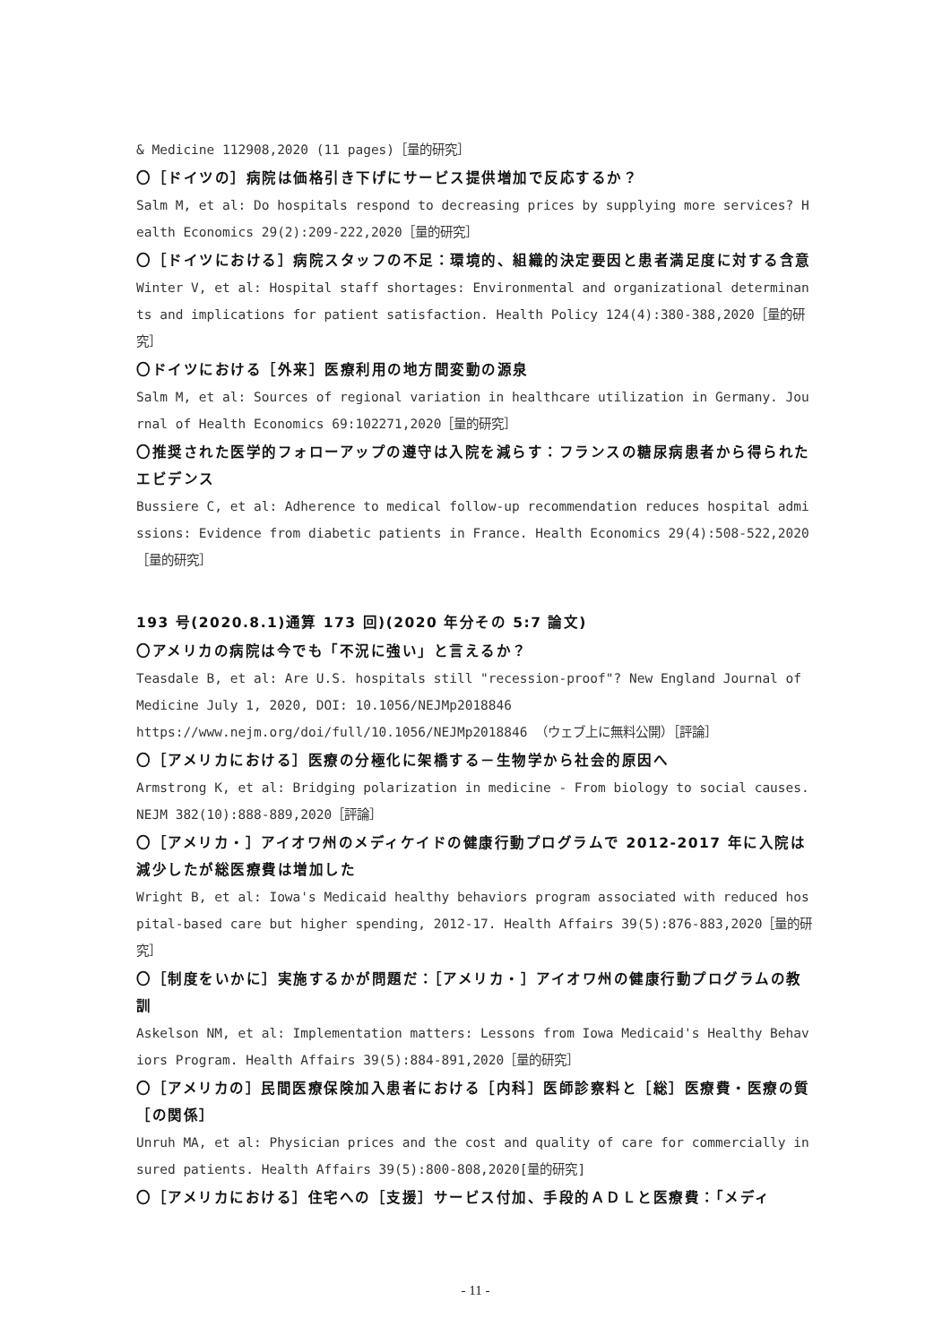& Medicine 112908,2020 (11 pages)［量的研究］
〇［ドイツの］病院は価格引き下げにサービス提供増加で反応するか？
Salm M, et al: Do hospitals respond to decreasing prices by supplying more services? Health Economics 29(2):209-222,2020［量的研究］
〇［ドイツにおける］病院スタッフの不足：環境的、組織的決定要因と患者満足度に対する含意
Winter V, et al: Hospital staff shortages: Environmental and organizational determinants and implications for patient satisfaction. Health Policy 124(4):380-388,2020［量的研究］
〇ドイツにおける［外来］医療利用の地方間変動の源泉
Salm M, et al: Sources of regional variation in healthcare utilization in Germany. Journal of Health Economics 69:102271,2020［量的研究］
〇推奨された医学的フォローアップの遵守は入院を減らす：フランスの糖尿病患者から得られたエビデンス
Bussiere C, et al: Adherence to medical follow-up recommendation reduces hospital admissions: Evidence from diabetic patients in France. Health Economics 29(4):508-522,2020［量的研究］
193 号(2020.8.1)通算 173 回)(2020 年分その 5:7 論文)
〇アメリカの病院は今でも「不況に強い」と言えるか？
Teasdale B, et al: Are U.S. hospitals still "recession-proof"? New England Journal of Medicine July 1, 2020, DOI: 10.1056/NEJMp2018846
https://www.nejm.org/doi/full/10.1056/NEJMp2018846 （ウェブ上に無料公開）［評論］
〇［アメリカにおける］医療の分極化に架橋する－生物学から社会的原因へ
Armstrong K, et al: Bridging polarization in medicine - From biology to social causes. NEJM 382(10):888-889,2020［評論］
〇［アメリカ・］アイオワ州のメディケイドの健康行動プログラムで 2012-2017 年に入院は減少したが総医療費は増加した
Wright B, et al: Iowa's Medicaid healthy behaviors program associated with reduced hospital-based care but higher spending, 2012-17. Health Affairs 39(5):876-883,2020［量的研究］
〇［制度をいかに］実施するかが問題だ：［アメリカ・］アイオワ州の健康行動プログラムの教訓
Askelson NM, et al: Implementation matters: Lessons from Iowa Medicaid's Healthy Behaviors Program. Health Affairs 39(5):884-891,2020［量的研究］
〇［アメリカの］民間医療保険加入患者における［内科］医師診察料と［総］医療費・医療の質［の関係］
Unruh MA, et al: Physician prices and the cost and quality of care for commercially insured patients. Health Affairs 39(5):800-808,2020[量的研究]
〇［アメリカにおける］住宅への［支援］サービス付加、手段的ＡＤＬと医療費：「メディ
- 11 -